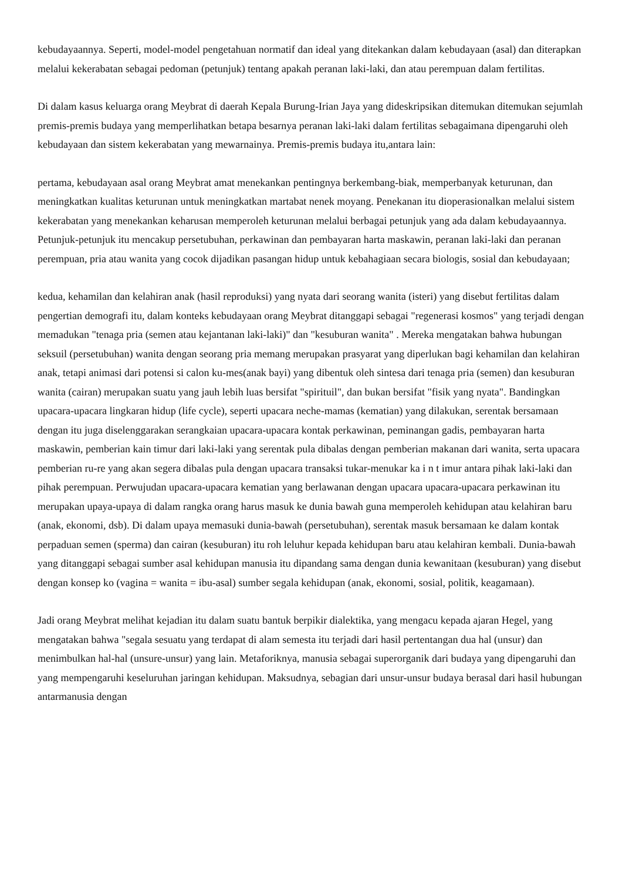kebudayaannya. Seperti, model-model pengetahuan normatif dan ideal yang ditekankan dalam kebudayaan (asal) dan diterapkan melalui kekerabatan sebagai pedoman (petunjuk) tentang apakah peranan laki-laki, dan atau perempuan dalam fertilitas.
Di dalam kasus keluarga orang Meybrat di daerah Kepala Burung-Irian Jaya yang dideskripsikan ditemukan ditemukan sejumlah premis-premis budaya yang memperlihatkan betapa besarnya peranan laki-laki dalam fertilitas sebagaimana dipengaruhi oleh kebudayaan dan sistem kekerabatan yang mewarnainya. Premis-premis budaya itu,antara lain:
pertama, kebudayaan asal orang Meybrat amat menekankan pentingnya berkembang-biak, memperbanyak keturunan, dan meningkatkan kualitas keturunan untuk meningkatkan martabat nenek moyang. Penekanan itu dioperasionalkan melalui sistem kekerabatan yang menekankan keharusan memperoleh keturunan melalui berbagai petunjuk yang ada dalam kebudayaannya. Petunjuk-petunjuk itu mencakup persetubuhan, perkawinan dan pembayaran harta maskawin, peranan laki-laki dan peranan perempuan, pria atau wanita yang cocok dijadikan pasangan hidup untuk kebahagiaan secara biologis, sosial dan kebudayaan;
kedua, kehamilan dan kelahiran anak (hasil reproduksi) yang nyata dari seorang wanita (isteri) yang disebut fertilitas dalam pengertian demografi itu, dalam konteks kebudayaan orang Meybrat ditanggapi sebagai "regenerasi kosmos" yang terjadi dengan memadukan "tenaga pria (semen atau kejantanan laki-laki)" dan "kesuburan wanita" . Mereka mengatakan bahwa hubungan seksuil (persetubuhan) wanita dengan seorang pria memang merupakan prasyarat yang diperlukan bagi kehamilan dan kelahiran anak, tetapi animasi dari potensi si calon ku-mes(anak bayi) yang dibentuk oleh sintesa dari tenaga pria (semen) dan kesuburan wanita (cairan) merupakan suatu yang jauh lebih luas bersifat "spirituil", dan bukan bersifat "fisik yang nyata". Bandingkan upacara-upacara lingkaran hidup (life cycle), seperti upacara neche-mamas (kematian) yang dilakukan, serentak bersamaan dengan itu juga diselenggarakan serangkaian upacara-upacara kontak perkawinan, peminangan gadis, pembayaran harta maskawin, pemberian kain timur dari laki-laki yang serentak pula dibalas dengan pemberian makanan dari wanita, serta upacara pemberian ru-re yang akan segera dibalas pula dengan upacara transaksi tukar-menukar ka i n t imur antara pihak laki-laki dan pihak perempuan. Perwujudan upacara-upacara kematian yang berlawanan dengan upacara upacara-upacara perkawinan itu merupakan upaya-upaya di dalam rangka orang harus masuk ke dunia bawah guna memperoleh kehidupan atau kelahiran baru (anak, ekonomi, dsb). Di dalam upaya memasuki dunia-bawah (persetubuhan), serentak masuk bersamaan ke dalam kontak perpaduan semen (sperma) dan cairan (kesuburan) itu roh leluhur kepada kehidupan baru atau kelahiran kembali. Dunia-bawah yang ditanggapi sebagai sumber asal kehidupan manusia itu dipandang sama dengan dunia kewanitaan (kesuburan) yang disebut dengan konsep ko (vagina = wanita = ibu-asal) sumber segala kehidupan (anak, ekonomi, sosial, politik, keagamaan).
Jadi orang Meybrat melihat kejadian itu dalam suatu bantuk berpikir dialektika, yang mengacu kepada ajaran Hegel, yang mengatakan bahwa "segala sesuatu yang terdapat di alam semesta itu terjadi dari hasil pertentangan dua hal (unsur) dan menimbulkan hal-hal (unsure-unsur) yang lain. Metaforiknya, manusia sebagai superorganik dari budaya yang dipengaruhi dan yang mempengaruhi keseluruhan jaringan kehidupan. Maksudnya, sebagian dari unsur-unsur budaya berasal dari hasil hubungan antarmanusia dengan